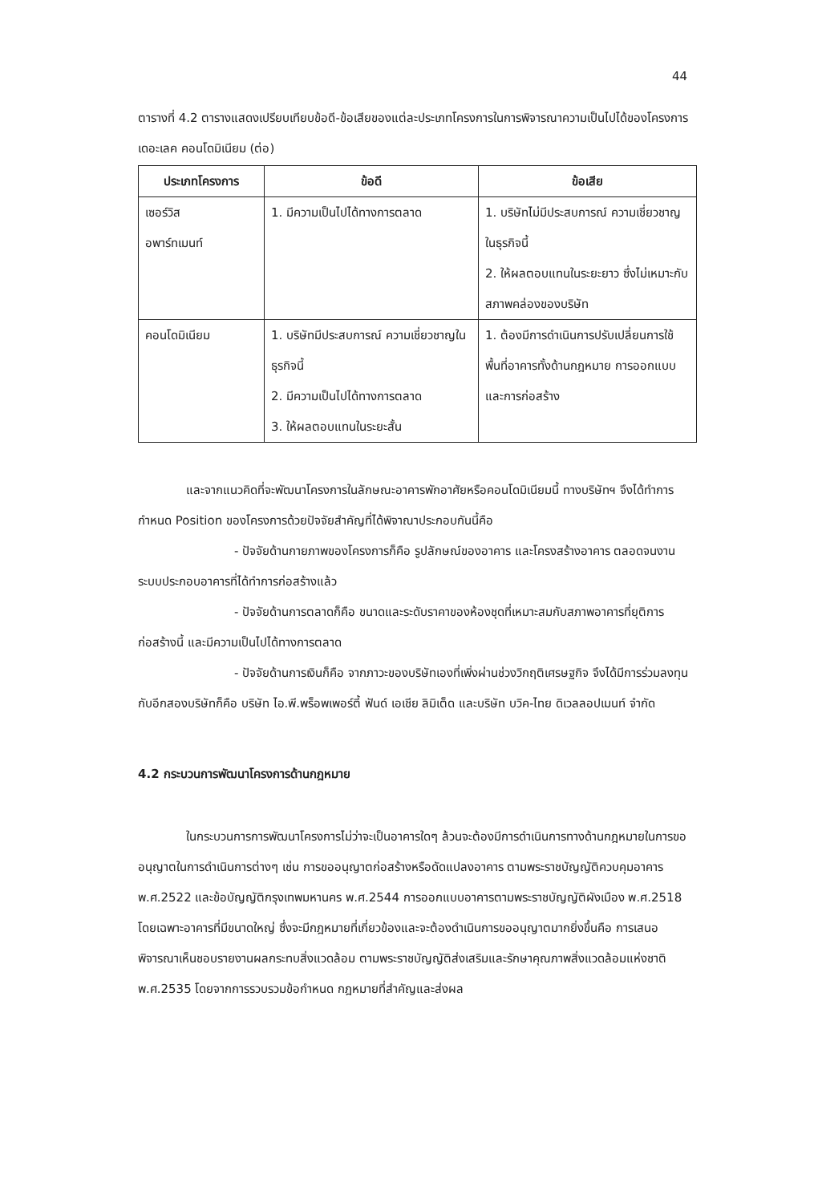44
ตารางที่ 4.2 ตารางแสดงเปรียบเทียบข้อดี-ข้อเสียของแต่ละประเภทโครงการในการพิจารณาความเป็นไปได้ของโครงการ เดอะเลค คอนโดมิเนียม (ต่อ)
| ประเภทโครงการ | ข้อดี | ข้อเสีย |
| --- | --- | --- |
| เซอร์วิส อพาร์ทเมนท์ | 1. มีความเป็นไปได้ทางการตลาด | 1. บริษัทไม่มีประสบการณ์ ความเชี่ยวชาญในธุรกิจนี้ 2. ให้ผลตอบแทนในระยะยาว ซึ่งไม่เหมาะกับสภาพคล่องของบริษัท |
| คอนโดมิเนียม | 1. บริษัทมีประสบการณ์ ความเชี่ยวชาญในธุรกิจนี้ 2. มีความเป็นไปได้ทางการตลาด 3. ให้ผลตอบแทนในระยะสั้น | 1. ต้องมีการดำเนินการปรับเปลี่ยนการใช้พื้นที่อาคารทั้งด้านกฎหมาย การออกแบบ และการก่อสร้าง |
และจากแนวคิดที่จะพัฒนาโครงการในลักษณะอาคารพักอาศัยหรือคอนโดมิเนียมนี้ ทางบริษัทฯ จึงได้ทำการกำหนด Position ของโครงการด้วยปัจจัยสำคัญที่ได้พิจาณาประกอบกันนี้คือ
- ปัจจัยด้านกายภาพของโครงการก็คือ รูปลักษณ์ของอาคาร และโครงสร้างอาคาร ตลอดจนงานระบบประกอบอาคารที่ได้ทำการก่อสร้างแล้ว
- ปัจจัยด้านการตลาดก็คือ ขนาดและระดับราคาของห้องชุดที่เหมาะสมกับสภาพอาคารที่ยุติการก่อสร้างนี้ และมีความเป็นไปได้ทางการตลาด
- ปัจจัยด้านการเงินก็คือ จากภาวะของบริษัทเองที่เพิ่งผ่านช่วงวิกฤติเศรษฐกิจ จึงได้มีการร่วมลงทุนกับอีกสองบริษัทก็คือ บริษัท ไอ.พี.พร็อพเพอร์ตี้ ฟันด์ เอเชีย ลิมิเต็ด และบริษัท บวิค-ไทย ดิเวลลอปเมนท์ จำกัด
4.2 กระบวนการพัฒนาโครงการด้านกฎหมาย
ในกระบวนการการพัฒนาโครงการไม่ว่าจะเป็นอาคารใดๆ ล้วนจะต้องมีการดำเนินการทางด้านกฎหมายในการขออนุญาตในการดำเนินการต่างๆ เช่น การขออนุญาตก่อสร้างหรือดัดแปลงอาคาร ตามพระราชบัญญัติควบคุมอาคาร พ.ศ.2522 และข้อบัญญัติกรุงเทพมหานคร พ.ศ.2544 การออกแบบอาคารตามพระราชบัญญัติผังเมือง พ.ศ.2518 โดยเฉพาะอาคารที่มีขนาดใหญ่ ซึ่งจะมีกฎหมายที่เกี่ยวข้องและจะต้องดำเนินการขออนุญาตมากยิ่งขึ้นคือ การเสนอพิจารณาเห็นชอบรายงานผลกระทบสิ่งแวดล้อม ตามพระราชบัญญัติส่งเสริมและรักษาคุณภาพสิ่งแวดล้อมแห่งชาติ พ.ศ.2535 โดยจากการรวบรวมข้อกำหนด กฎหมายที่สำคัญและส่งผล